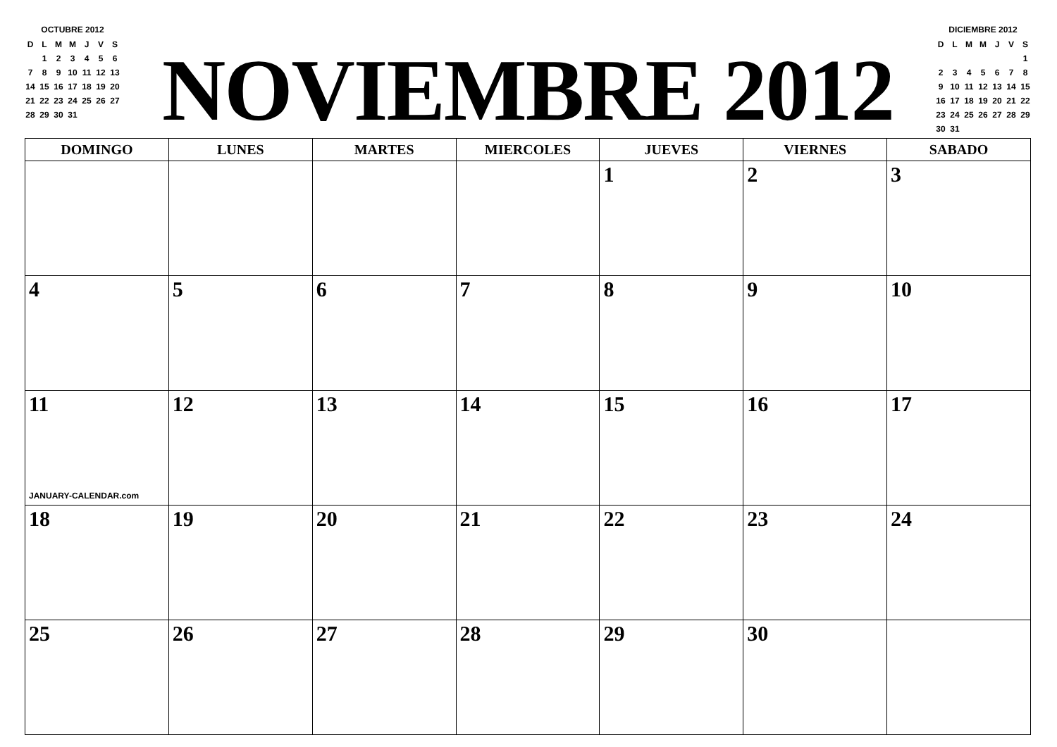OCTUBRE 2012
| D | L | M | M | J | V | S |
| | 1 | 2 | 3 | 4 | 5 | 6 |
| 7 | 8 | 9 | 10 | 11 | 12 | 13 |
| 14 | 15 | 16 | 17 | 18 | 19 | 20 |
| 21 | 22 | 23 | 24 | 25 | 26 | 27 |
| 28 | 29 | 30 | 31 | | | |
NOVIEMBRE 2012
DICIEMBRE 2012
| D | L | M | M | J | V | S |
| | | | | | | 1 |
| 2 | 3 | 4 | 5 | 6 | 7 | 8 |
| 9 | 10 | 11 | 12 | 13 | 14 | 15 |
| 16 | 17 | 18 | 19 | 20 | 21 | 22 |
| 23 | 24 | 25 | 26 | 27 | 28 | 29 |
| 30 | 31 | | | | | |
| DOMINGO | LUNES | MARTES | MIERCOLES | JUEVES | VIERNES | SABADO |
| --- | --- | --- | --- | --- | --- | --- |
| | | | | 1 | 2 | 3 |
| 4 | 5 | 6 | 7 | 8 | 9 | 10 |
| 11 JANUARY-CALENDAR.com | 12 | 13 | 14 | 15 | 16 | 17 |
| 18 | 19 | 20 | 21 | 22 | 23 | 24 |
| 25 | 26 | 27 | 28 | 29 | 30 | |